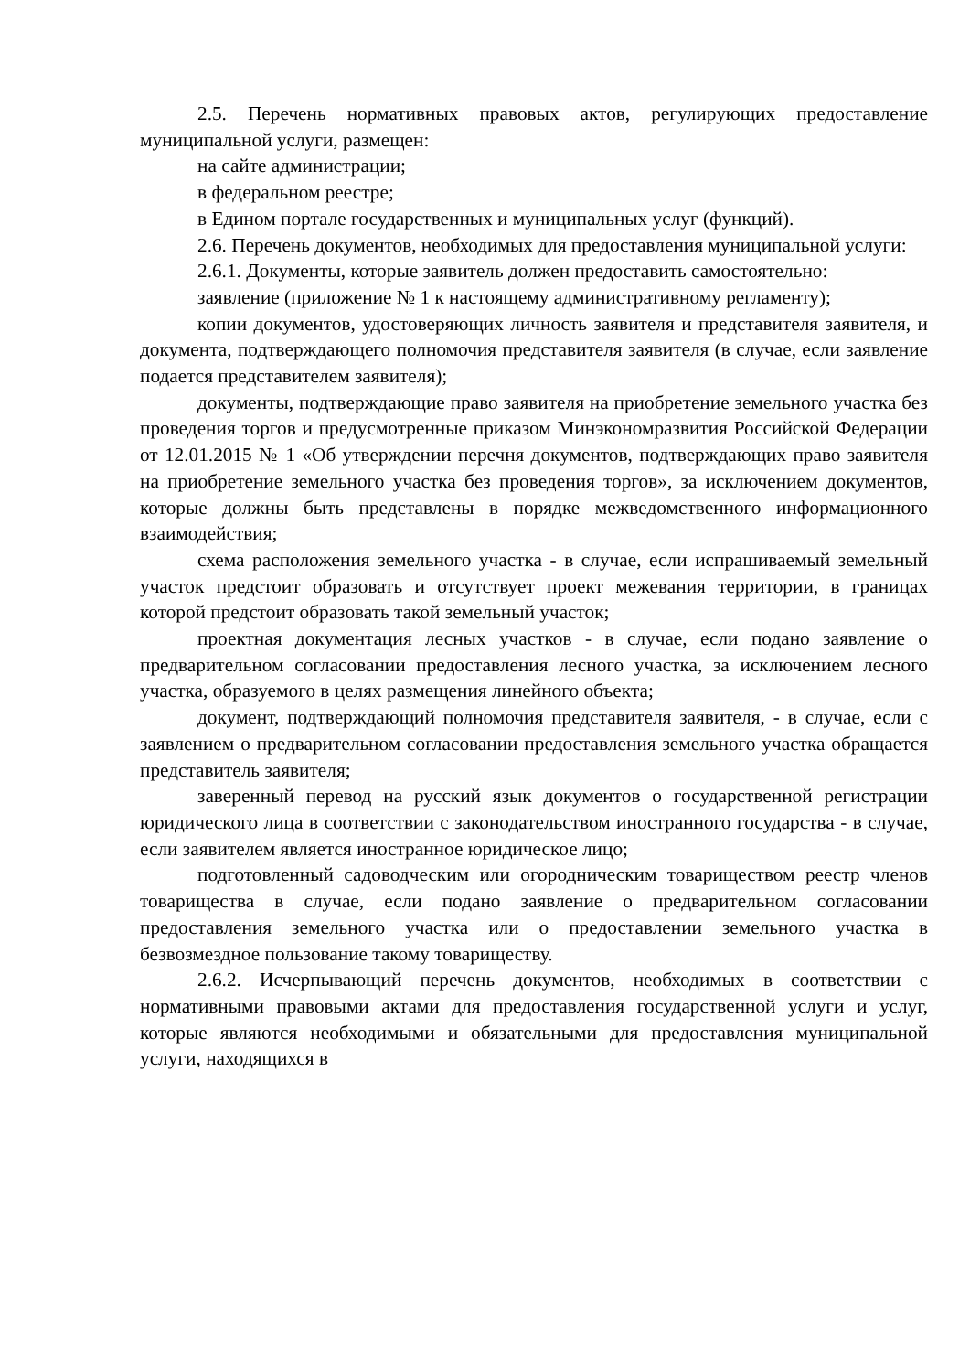2.5. Перечень нормативных правовых актов, регулирующих предоставление муниципальной услуги, размещен:
на сайте администрации;
в федеральном реестре;
в Едином портале государственных и муниципальных услуг (функций).
2.6. Перечень документов, необходимых для предоставления муниципальной услуги:
2.6.1. Документы, которые заявитель должен предоставить самостоятельно:
заявление (приложение № 1 к настоящему административному регламенту);
копии документов, удостоверяющих личность заявителя и представителя заявителя, и документа, подтверждающего полномочия представителя заявителя (в случае, если заявление подается представителем заявителя);
документы, подтверждающие право заявителя на приобретение земельного участка без проведения торгов и предусмотренные приказом Минэкономразвития Российской Федерации от 12.01.2015 № 1 «Об утверждении перечня документов, подтверждающих право заявителя на приобретение земельного участка без проведения торгов», за исключением документов, которые должны быть представлены в порядке межведомственного информационного взаимодействия;
схема расположения земельного участка - в случае, если испрашиваемый земельный участок предстоит образовать и отсутствует проект межевания территории, в границах которой предстоит образовать такой земельный участок;
проектная документация лесных участков - в случае, если подано заявление о предварительном согласовании предоставления лесного участка, за исключением лесного участка, образуемого в целях размещения линейного объекта;
документ, подтверждающий полномочия представителя заявителя, - в случае, если с заявлением о предварительном согласовании предоставления земельного участка обращается представитель заявителя;
заверенный перевод на русский язык документов о государственной регистрации юридического лица в соответствии с законодательством иностранного государства - в случае, если заявителем является иностранное юридическое лицо;
подготовленный садоводческим или огородническим товариществом реестр членов товарищества в случае, если подано заявление о предварительном согласовании предоставления земельного участка или о предоставлении земельного участка в безвозмездное пользование такому товариществу.
2.6.2. Исчерпывающий перечень документов, необходимых в соответствии с нормативными правовыми актами для предоставления государственной услуги и услуг, которые являются необходимыми и обязательными для предоставления муниципальной услуги, находящихся в